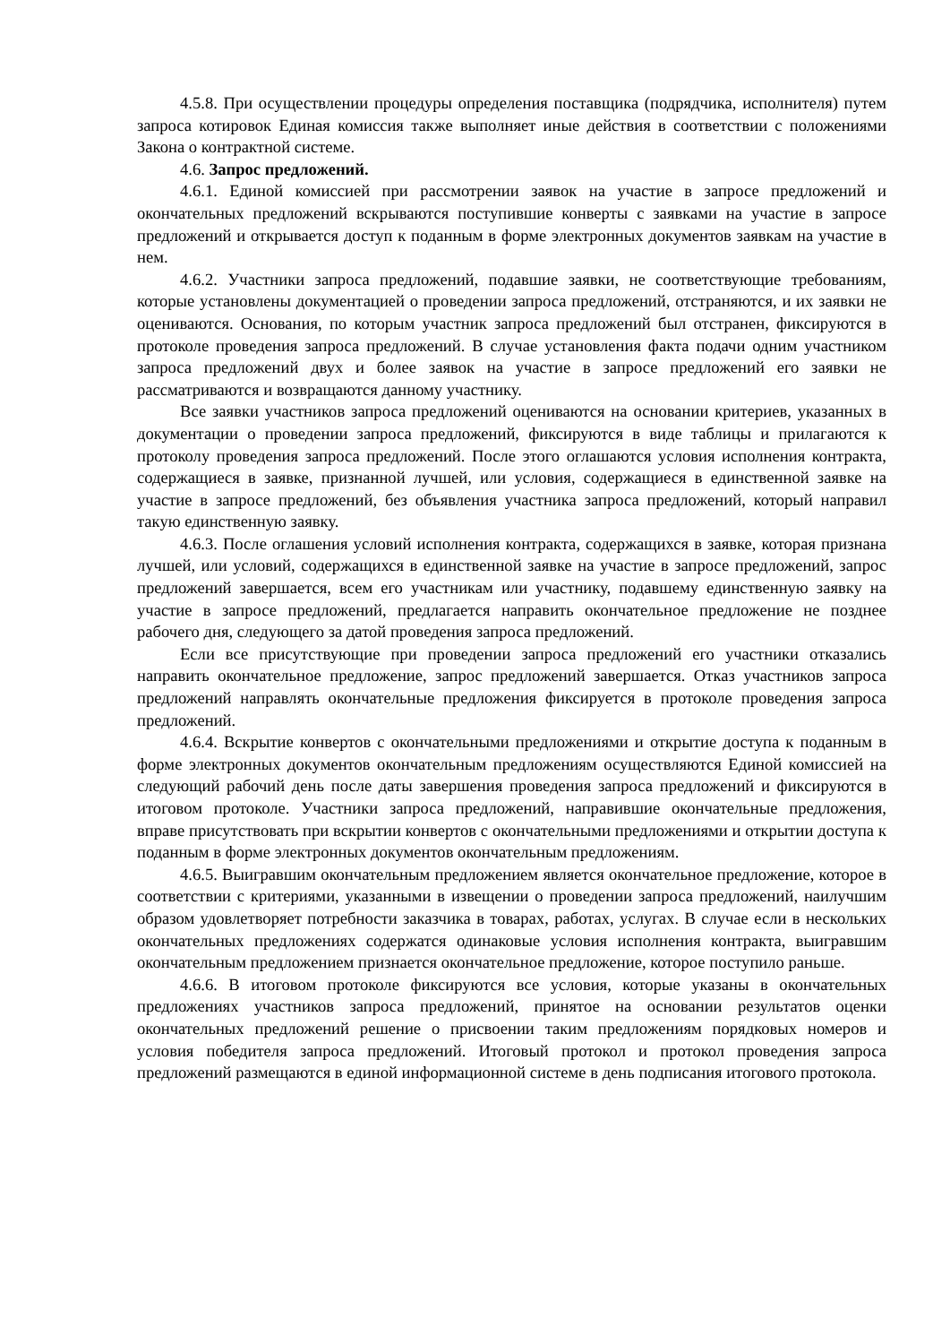4.5.8. При осуществлении процедуры определения поставщика (подрядчика, исполнителя) путем запроса котировок Единая комиссия также выполняет иные действия в соответствии с положениями Закона о контрактной системе.
4.6. Запрос предложений.
4.6.1. Единой комиссией при рассмотрении заявок на участие в запросе предложений и окончательных предложений вскрываются поступившие конверты с заявками на участие в запросе предложений и открывается доступ к поданным в форме электронных документов заявкам на участие в нем.
4.6.2. Участники запроса предложений, подавшие заявки, не соответствующие требованиям, которые установлены документацией о проведении запроса предложений, отстраняются, и их заявки не оцениваются. Основания, по которым участник запроса предложений был отстранен, фиксируются в протоколе проведения запроса предложений. В случае установления факта подачи одним участником запроса предложений двух и более заявок на участие в запросе предложений его заявки не рассматриваются и возвращаются данному участнику.
Все заявки участников запроса предложений оцениваются на основании критериев, указанных в документации о проведении запроса предложений, фиксируются в виде таблицы и прилагаются к протоколу проведения запроса предложений. После этого оглашаются условия исполнения контракта, содержащиеся в заявке, признанной лучшей, или условия, содержащиеся в единственной заявке на участие в запросе предложений, без объявления участника запроса предложений, который направил такую единственную заявку.
4.6.3. После оглашения условий исполнения контракта, содержащихся в заявке, которая признана лучшей, или условий, содержащихся в единственной заявке на участие в запросе предложений, запрос предложений завершается, всем его участникам или участнику, подавшему единственную заявку на участие в запросе предложений, предлагается направить окончательное предложение не позднее рабочего дня, следующего за датой проведения запроса предложений.
Если все присутствующие при проведении запроса предложений его участники отказались направить окончательное предложение, запрос предложений завершается. Отказ участников запроса предложений направлять окончательные предложения фиксируется в протоколе проведения запроса предложений.
4.6.4. Вскрытие конвертов с окончательными предложениями и открытие доступа к поданным в форме электронных документов окончательным предложениям осуществляются Единой комиссией на следующий рабочий день после даты завершения проведения запроса предложений и фиксируются в итоговом протоколе. Участники запроса предложений, направившие окончательные предложения, вправе присутствовать при вскрытии конвертов с окончательными предложениями и открытии доступа к поданным в форме электронных документов окончательным предложениям.
4.6.5. Выигравшим окончательным предложением является окончательное предложение, которое в соответствии с критериями, указанными в извещении о проведении запроса предложений, наилучшим образом удовлетворяет потребности заказчика в товарах, работах, услугах. В случае если в нескольких окончательных предложениях содержатся одинаковые условия исполнения контракта, выигравшим окончательным предложением признается окончательное предложение, которое поступило раньше.
4.6.6. В итоговом протоколе фиксируются все условия, которые указаны в окончательных предложениях участников запроса предложений, принятое на основании результатов оценки окончательных предложений решение о присвоении таким предложениям порядковых номеров и условия победителя запроса предложений. Итоговый протокол и протокол проведения запроса предложений размещаются в единой информационной системе в день подписания итогового протокола.